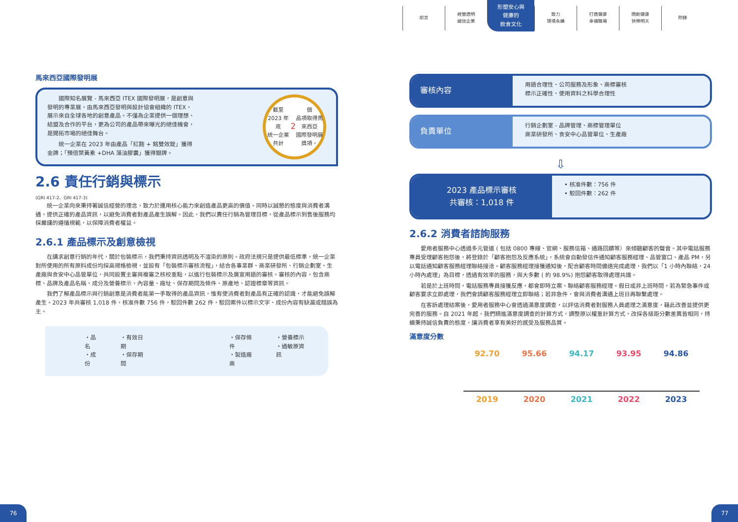前言 經營透明
誠信企業
形塑安心與
健康的
飲食文化
致力
環境永續
打造健康
幸福職場
開創健康
快樂明天
附錄
馬來西亞國際發明展
國際知名展覽 - 馬來西亞 ITEX 國際發明展，是創意與發明的專業展，由馬來西亞發明與設計協會組織的 ITEX，展示來自全球各地的創意產品。不僅為企業提供一個理想、結盟及合作的平台，更為公司的產品帶來曝光的絕佳機會，是開拓市場的絕佳舞台。
統一企業在 2023 年由產品「紅麴 + 銘雙效錠」獲得金牌；「預倍葉黃素 +DHA 藻油膠囊」獲得銀牌。
截至 2023 年底
統一企業共計 2 個
品項取得馬來西亞
國際發明展獎項。
2.6 責任行銷與標示
(GRI 417-2、GRI 417-3)
統一企業向來秉持著誠信經營的理念，致力於運用核心能力來創造產品更高的價值。同時以誠懇的態度與消費者溝通，提供正確的產品資訊，以避免消費者對產品產生誤解。因此，我們以責任行銷為管理目標，從產品標示到售後服務均採嚴謹的遵循規範，以保障消費者權益。
2.6.1 產品標示及創意檢視
在講求創意行銷的年代，關於包裝標示，我們秉持資訊透明及不渲染的原則。政府法規只是提供最低標準，統一企業對所使用的所有原料成份均採高規格檢視，並設有「包裝標示審核流程」，結合各事業群、商業研發所、行銷企劃室、生產廠與食安中心品管單位，共同設置主審與複審之核校重點，以進行包裝標示及廣宣用語的審核。審核的內容，包含商標、品牌及產品名稱、成分及營養標示、內容量、廠址、保存期間及條件、原產地、認證標章等資訊。
我們了解產品標示與行銷創意是消費者能第一手取得的產品資訊，惟有使消費者對產品有正確的認識，才能避免誤解產生。2023 年共審核 1,018 件，核准件數 756 件，駁回件數 262 件，駁回案件以標示文字、成份內容有缺漏或錯誤為主。
・品名
・成份
・有效日期
・保存期間
・保存條件
・製造廠商
・營養標示
・過敏原資訊
審核內容
用語合理性、公司服務及形象、商標審核
標示正確性、使用資料之科學合理性
負責單位
行銷企劃室 - 品牌管理、商標管理單位
商業研發所、食安中心品管單位、生產廠
⇩
2023 產品標示審核
共審核：1,018 件
• 核准件數：756 件
• 駁回件數：262 件
2.6.2 消費者諮詢服務
愛用者服務中心透過多元管道 ( 包括 0800 專線、官網、服務信箱、通路回饋等）來傾聽顧客的聲音。其中電話服務專員受理顧客抱怨後，將登錄於「顧客抱怨及反應系統」，系統會自動發信件通知顧客服務經理、品管窗口、產品 PM，另以電話通知顧客服務經理聯絡接洽。顧客服務經理接獲通知後，配合顧客時間儘速完成處理，我們以「1 小時內聯絡，24 小時內處理」為目標，透過有效率的服務，與大多數 ( 約 98.9%) 抱怨顧客取得處理共識。
若是於上班時間，電話服務專員接獲反應，都會即時立案、聯絡顧客服務經理。假日或非上班時間，若為緊急事件或顧客要求立即處理，我們會請顧客服務經理立即聯絡；若非急件，會與消費者溝通上班日再聯繫處理。
在客訴處理結案後，愛用者服務中心會透過滿意度調查，以評估消費者對服務人員處理之滿意度，藉此改善並提供更完善的服務。自 2021 年起，我們精進滿意度調查的計算方式，調整原以權重計算方式，改採各級距分數差異皆相同，持續秉持誠信負責的態度，讓消費者享有美好的感受及服務品質。
滿意度分數
| 92.70 | 95.66 | 94.17 | 93.95 | 94.86 |
| 2019 | 2020 | 2021 | 2022 | 2023 |
76 77